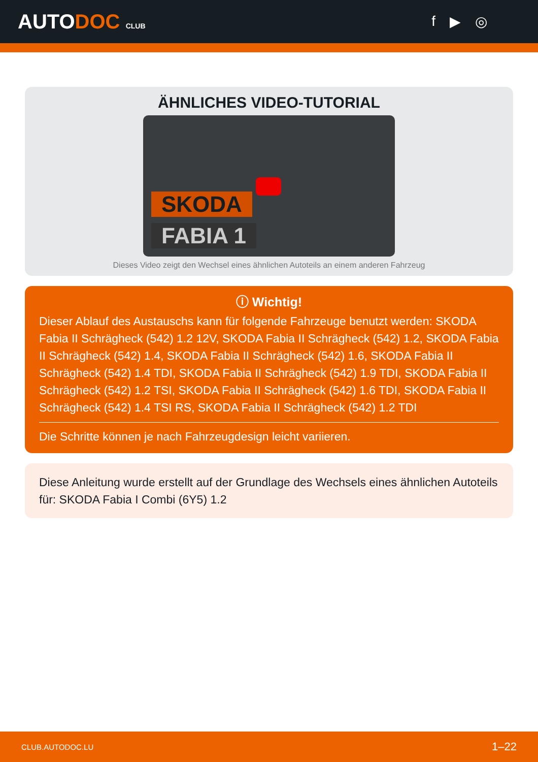AUTODOC CLUB
f ▶ ◎
ÄHNLICHES VIDEO-TUTORIAL
SKODA
FABIA 1
Dieses Video zeigt den Wechsel eines ähnlichen Autoteils an einem anderen Fahrzeug
ⓘ Wichtig!
Dieser Ablauf des Austauschs kann für folgende Fahrzeuge benutzt werden: SKODA Fabia II Schrägheck (542) 1.2 12V, SKODA Fabia II Schrägheck (542) 1.2, SKODA Fabia II Schrägheck (542) 1.4, SKODA Fabia II Schrägheck (542) 1.6, SKODA Fabia II Schrägheck (542) 1.4 TDI, SKODA Fabia II Schrägheck (542) 1.9 TDI, SKODA Fabia II Schrägheck (542) 1.2 TSI, SKODA Fabia II Schrägheck (542) 1.6 TDI, SKODA Fabia II Schrägheck (542) 1.4 TSI RS, SKODA Fabia II Schrägheck (542) 1.2 TDI
Die Schritte können je nach Fahrzeugdesign leicht variieren.
Diese Anleitung wurde erstellt auf der Grundlage des Wechsels eines ähnlichen Autoteils für: SKODA Fabia I Combi (6Y5) 1.2
CLUB.AUTODOC.LU 1–22